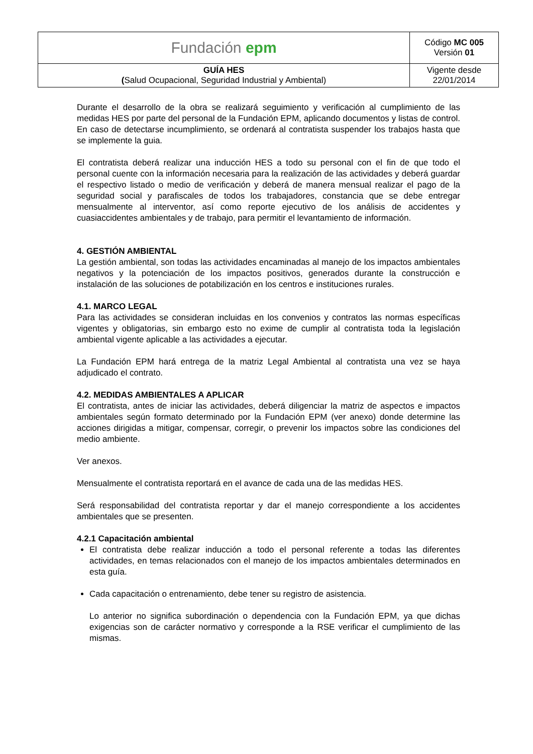| Fundación epm | Código MC 005 Versión 01 |
| GUÍA HES ( Salud Ocupacional, Seguridad Industrial y Ambiental) | Vigente desde 22/01/2014 |
Durante el desarrollo de la obra se realizará seguimiento y verificación al cumplimiento de las medidas HES por parte del personal de la Fundación EPM, aplicando documentos y listas de control. En caso de detectarse incumplimiento, se ordenará al contratista suspender los trabajos hasta que se implemente la guia.
El contratista deberá realizar una inducción HES a todo su personal con el fin de que todo el personal cuente con la información necesaria para la realización de las actividades y deberá guardar el respectivo listado o medio de verificación y deberá de manera mensual realizar el pago de la seguridad social y parafiscales de todos los trabajadores, constancia que se debe entregar mensualmente al interventor, así como reporte ejecutivo de los análisis de accidentes y cuasiaccidentes ambientales y de trabajo, para permitir el levantamiento de información.
4. GESTIÓN AMBIENTAL
La gestión ambiental, son todas las actividades encaminadas al manejo de los impactos ambientales negativos y la potenciación de los impactos positivos, generados durante la construcción e instalación de las soluciones de potabilización en los centros e instituciones rurales.
4.1. MARCO LEGAL
Para las actividades se consideran incluidas en los convenios y contratos las normas específicas vigentes y obligatorias, sin embargo esto no exime de cumplir al contratista toda la legislación ambiental vigente aplicable a las actividades a ejecutar.
La Fundación EPM hará entrega de la matriz Legal Ambiental al contratista una vez se haya adjudicado el contrato.
4.2. MEDIDAS AMBIENTALES A APLICAR
El contratista, antes de iniciar las actividades, deberá diligenciar la matriz de aspectos e impactos ambientales según formato determinado por la Fundación EPM (ver anexo) donde determine las acciones dirigidas a mitigar, compensar, corregir, o prevenir los impactos sobre las condiciones del medio ambiente.
Ver anexos.
Mensualmente el contratista reportará en el avance de cada una de las medidas HES.
Será responsabilidad del contratista reportar y dar el manejo correspondiente a los accidentes ambientales que se presenten.
4.2.1 Capacitación ambiental
El contratista debe realizar inducción a todo el personal referente a todas las diferentes actividades, en temas relacionados con el manejo de los impactos ambientales determinados en esta guía.
Cada capacitación o entrenamiento, debe tener su registro de asistencia.
Lo anterior no significa subordinación o dependencia con la Fundación EPM, ya que dichas exigencias son de carácter normativo y corresponde a la RSE verificar el cumplimiento de las mismas.